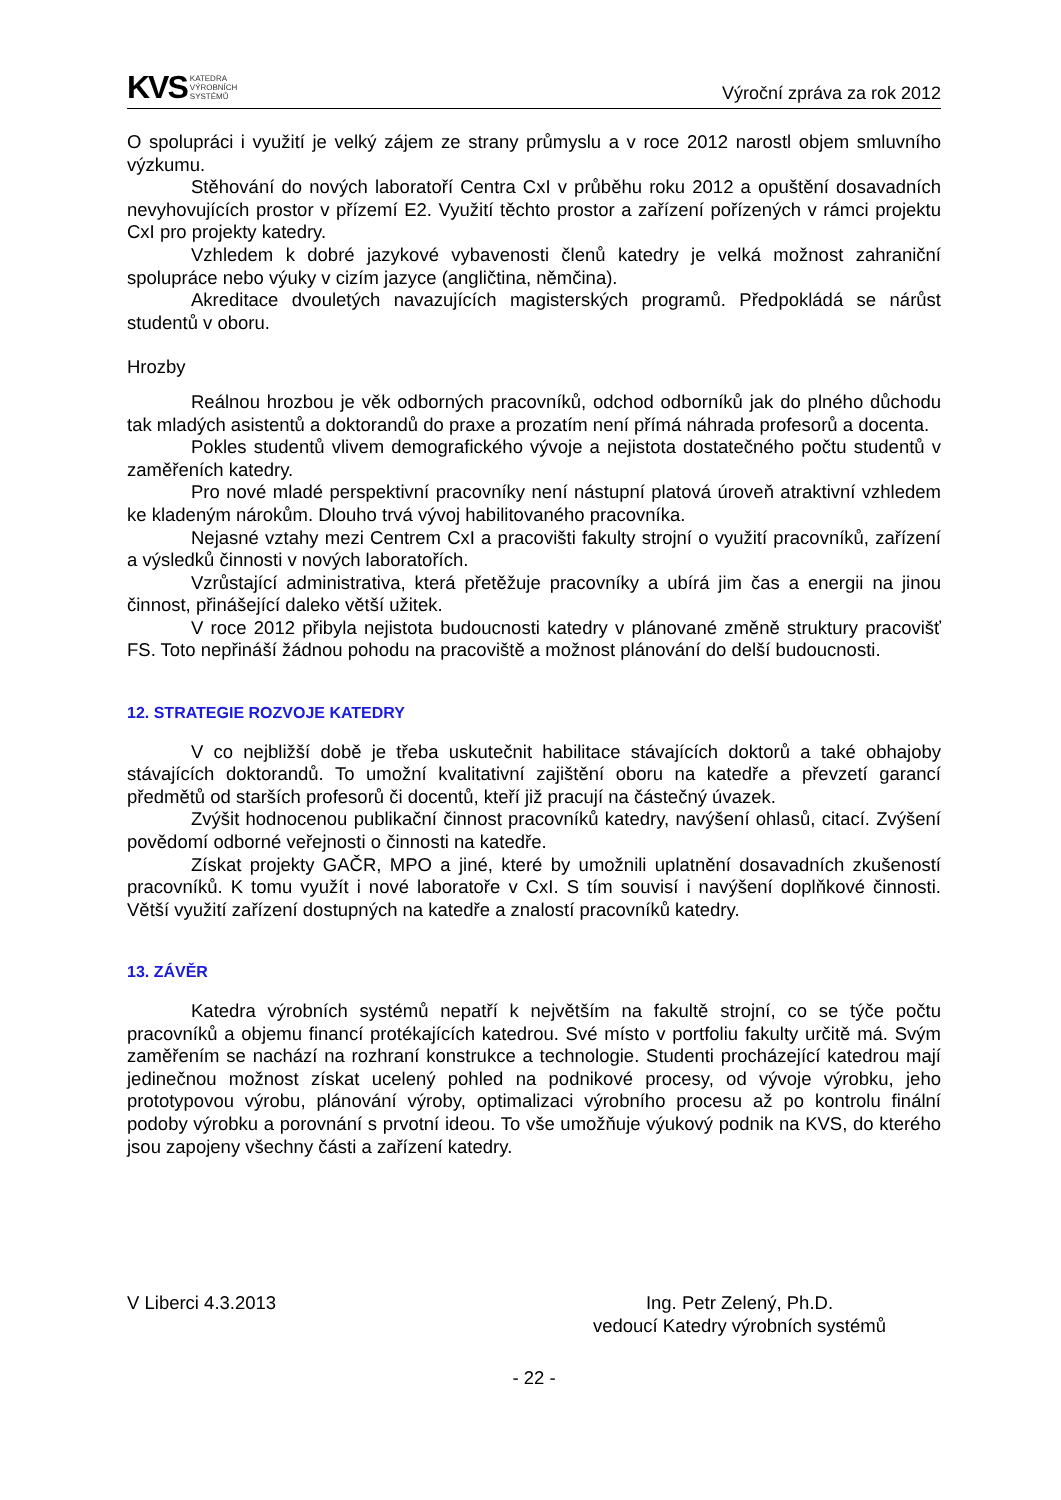KVS KATEDRA
VÝROBNÍCH
SYSTÉMŮ
Výroční zpráva za rok 2012
O spolupráci i využití je velký zájem ze strany průmyslu a v roce 2012 narostl objem smluvního výzkumu.
Stěhování do nových laboratoří Centra CxI v průběhu roku 2012 a opuštění dosavadních nevyhovujících prostor v přízemí E2. Využití těchto prostor a zařízení pořízených v rámci projektu CxI pro projekty katedry.
Vzhledem k dobré jazykové vybavenosti členů katedry je velká možnost zahraniční spolupráce nebo výuky v cizím jazyce (angličtina, němčina).
Akreditace dvouletých navazujících magisterských programů. Předpokládá se nárůst studentů v oboru.
Hrozby
Reálnou hrozbou je věk odborných pracovníků, odchod odborníků jak do plného důchodu tak mladých asistentů a doktorandů do praxe a prozatím není přímá náhrada profesorů a docenta.
Pokles studentů vlivem demografického vývoje a nejistota dostatečného počtu studentů v zaměřeních katedry.
Pro nové mladé perspektivní pracovníky není nástupní platová úroveň atraktivní vzhledem ke kladeným nárokům. Dlouho trvá vývoj habilitovaného pracovníka.
Nejasné vztahy mezi Centrem CxI a pracovišti fakulty strojní o využití pracovníků, zařízení a výsledků činnosti v nových laboratořích.
Vzrůstající administrativa, která přetěžuje pracovníky a ubírá jim čas a energii na jinou činnost, přinášející daleko větší užitek.
V roce 2012 přibyla nejistota budoucnosti katedry v plánované změně struktury pracovišť FS. Toto nepřináší žádnou pohodu na pracoviště a možnost plánování do delší budoucnosti.
12. STRATEGIE ROZVOJE KATEDRY
V co nejbližší době je třeba uskutečnit habilitace stávajících doktorů a také obhajoby stávajících doktorandů. To umožní kvalitativní zajištění oboru na katedře a převzetí garancí předmětů od starších profesorů či docentů, kteří již pracují na částečný úvazek.
Zvýšit hodnocenou publikační činnost pracovníků katedry, navýšení ohlasů, citací. Zvýšení povědomí odborné veřejnosti o činnosti na katedře.
Získat projekty GAČR, MPO a jiné, které by umožnili uplatnění dosavadních zkušeností pracovníků. K tomu využít i nové laboratoře v CxI. S tím souvisí i navýšení doplňkové činnosti. Větší využití zařízení dostupných na katedře a znalostí pracovníků katedry.
13. ZÁVĚR
Katedra výrobních systémů nepatří k největším na fakultě strojní, co se týče počtu pracovníků a objemu financí protékajících katedrou. Své místo v portfoliu fakulty určitě má. Svým zaměřením se nachází na rozhraní konstrukce a technologie. Studenti procházející katedrou mají jedinečnou možnost získat ucelený pohled na podnikové procesy, od vývoje výrobku, jeho prototypovou výrobu, plánování výroby, optimalizaci výrobního procesu až po kontrolu finální podoby výrobku a porovnání s prvotní ideou. To vše umožňuje výukový podnik na KVS, do kterého jsou zapojeny všechny části a zařízení katedry.
V Liberci 4.3.2013 Ing. Petr Zelený, Ph.D.
vedoucí Katedry výrobních systémů
- 22 -